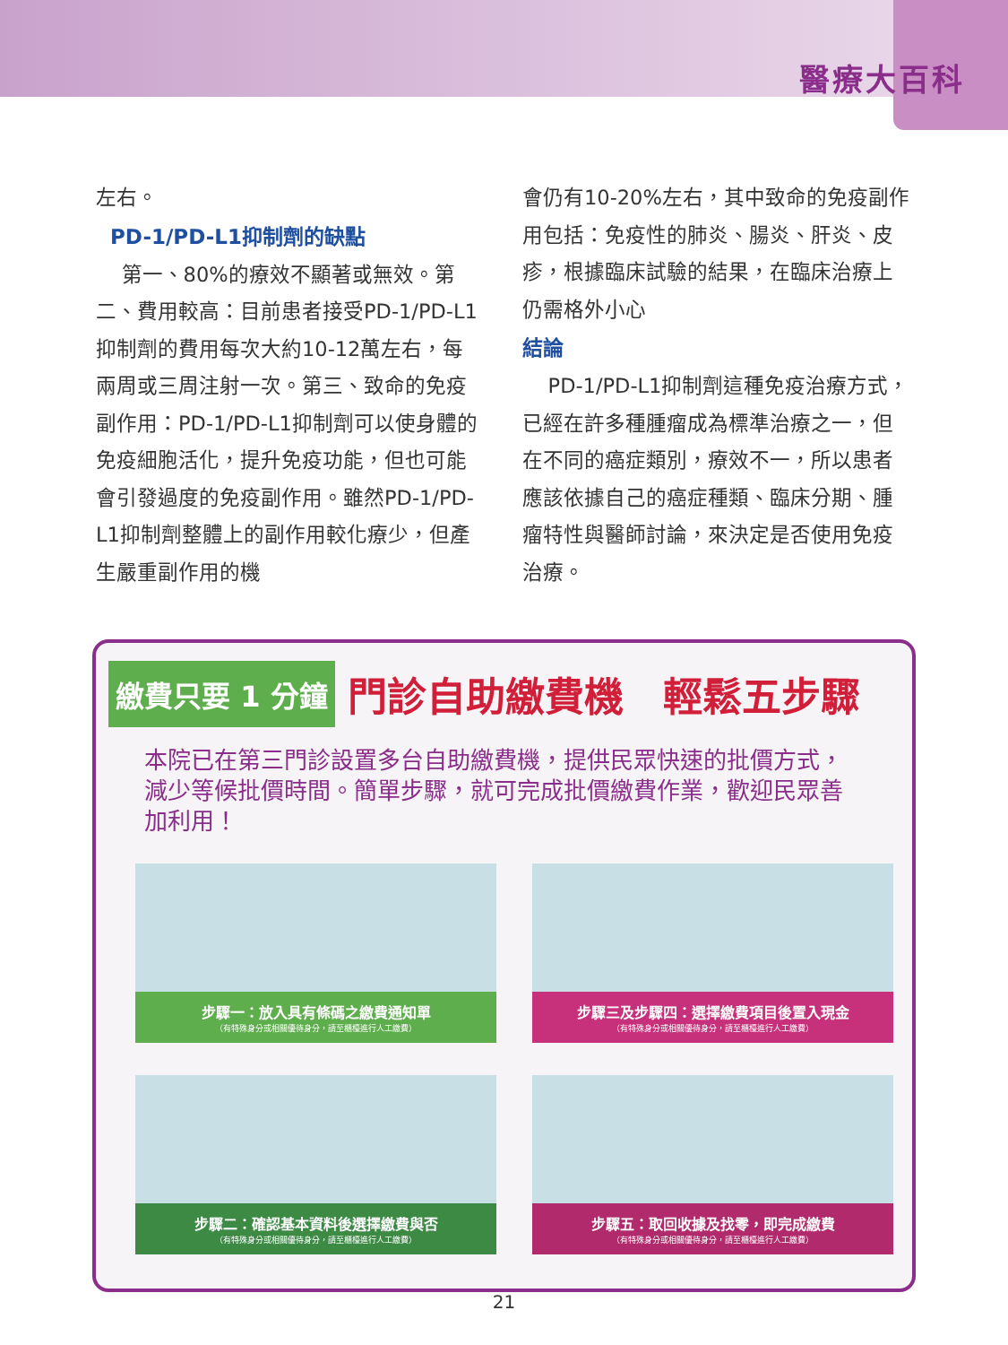醫療大百科
左右。
PD-1/PD-L1抑制劑的缺點
第一、80%的療效不顯著或無效。第二、費用較高：目前患者接受PD-1/PD-L1抑制劑的費用每次大約10-12萬左右，每兩周或三周注射一次。第三、致命的免疫副作用：PD-1/PD-L1抑制劑可以使身體的免疫細胞活化，提升免疫功能，但也可能會引發過度的免疫副作用。雖然PD-1/PD-L1抑制劑整體上的副作用較化療少，但產生嚴重副作用的機
會仍有10-20%左右，其中致命的免疫副作用包括：免疫性的肺炎、腸炎、肝炎、皮疹，根據臨床試驗的結果，在臨床治療上仍需格外小心
結論
PD-1/PD-L1抑制劑這種免疫治療方式，已經在許多種腫瘤成為標準治療之一，但在不同的癌症類別，療效不一，所以患者應該依據自己的癌症種類、臨床分期、腫瘤特性與醫師討論，來決定是否使用免疫治療。
繳費只要 1 分鐘
門診自助繳費機　輕鬆五步驟
本院已在第三門診設置多台自助繳費機，提供民眾快速的批價方式，減少等候批價時間。簡單步驟，就可完成批價繳費作業，歡迎民眾善加利用！
步驟一：放入具有條碼之繳費通知單
（有特殊身分或相關優待身分，請至櫃檯進行人工繳費）
步驟三及步驟四：選擇繳費項目後置入現金
（有特殊身分或相關優待身分，請至櫃檯進行人工繳費）
步驟二：確認基本資料後選擇繳費與否
（有特殊身分或相關優待身分，請至櫃檯進行人工繳費）
步驟五：取回收據及找零，即完成繳費
（有特殊身分或相關優待身分，請至櫃檯進行人工繳費）
21